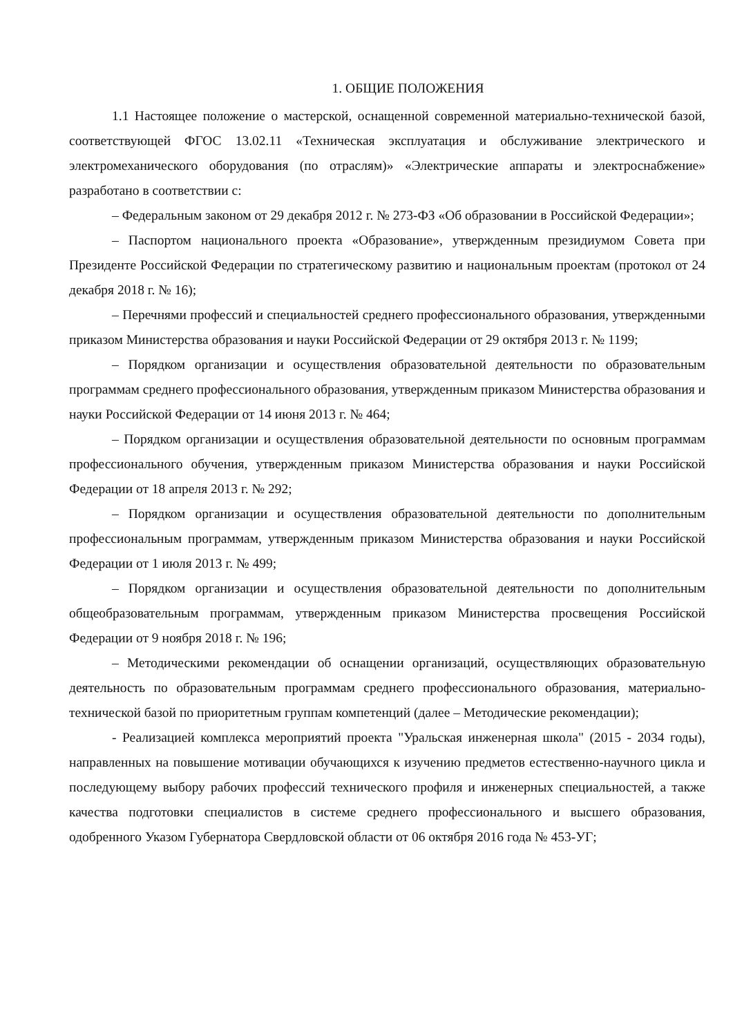1. ОБЩИЕ ПОЛОЖЕНИЯ
1.1 Настоящее положение о мастерской, оснащенной современной материально-технической базой, соответствующей ФГОС 13.02.11 «Техническая эксплуатация и обслуживание электрического и электромеханического оборудования (по отраслям)» «Электрические аппараты и электроснабжение» разработано в соответствии с:
– Федеральным законом от 29 декабря 2012 г. № 273-ФЗ «Об образовании в Российской Федерации»;
– Паспортом национального проекта «Образование», утвержденным президиумом Совета при Президенте Российской Федерации по стратегическому развитию и национальным проектам (протокол от 24 декабря 2018 г. № 16);
– Перечнями профессий и специальностей среднего профессионального образования, утвержденными приказом Министерства образования и науки Российской Федерации от 29 октября 2013 г. № 1199;
– Порядком организации и осуществления образовательной деятельности по образовательным программам среднего профессионального образования, утвержденным приказом Министерства образования и науки Российской Федерации от 14 июня 2013 г. № 464;
– Порядком организации и осуществления образовательной деятельности по основным программам профессионального обучения, утвержденным приказом Министерства образования и науки Российской Федерации от 18 апреля 2013 г. № 292;
– Порядком организации и осуществления образовательной деятельности по дополнительным профессиональным программам, утвержденным приказом Министерства образования и науки Российской Федерации от 1 июля 2013 г. № 499;
– Порядком организации и осуществления образовательной деятельности по дополнительным общеобразовательным программам, утвержденным приказом Министерства просвещения Российской Федерации от 9 ноября 2018 г. № 196;
– Методическими рекомендации об оснащении организаций, осуществляющих образовательную деятельность по образовательным программам среднего профессионального образования, материально-технической базой по приоритетным группам компетенций (далее – Методические рекомендации);
- Реализацией комплекса мероприятий проекта "Уральская инженерная школа" (2015 - 2034 годы), направленных на повышение мотивации обучающихся к изучению предметов естественно-научного цикла и последующему выбору рабочих профессий технического профиля и инженерных специальностей, а также качества подготовки специалистов в системе среднего профессионального и высшего образования, одобренного Указом Губернатора Свердловской области от 06 октября 2016 года № 453-УГ;